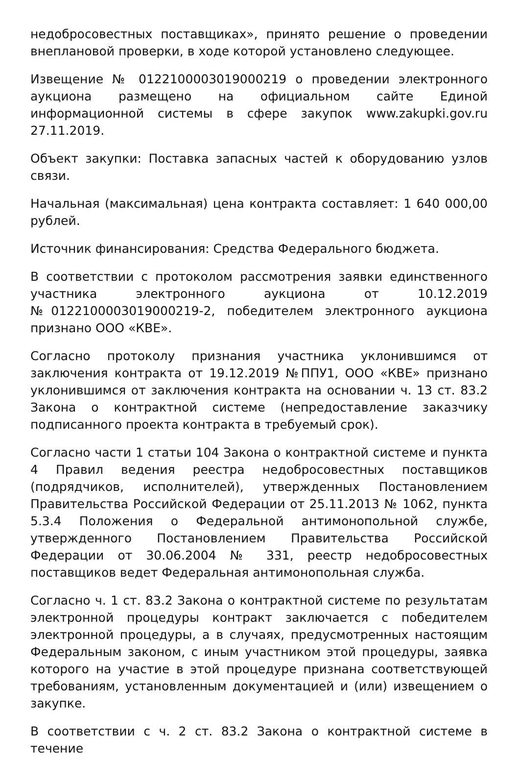недобросовестных поставщиках», принято решение о проведении внеплановой проверки, в ходе которой установлено следующее.
Извещение № 0122100003019000219 о проведении электронного аукциона размещено на официальном сайте Единой информационной системы в сфере закупок www.zakupki.gov.ru 27.11.2019.
Объект закупки: Поставка запасных частей к оборудованию узлов связи.
Начальная (максимальная) цена контракта составляет: 1 640 000,00 рублей.
Источник финансирования: Средства Федерального бюджета.
В соответствии с протоколом рассмотрения заявки единственного участника электронного аукциона от 10.12.2019 №0122100003019000219-2, победителем электронного аукциона признано ООО «КВЕ».
Согласно протоколу признания участника уклонившимся от заключения контракта от 19.12.2019 №ППУ1, ООО «КВЕ» признано уклонившимся от заключения контракта на основании ч. 13 ст. 83.2 Закона о контрактной системе (непредоставление заказчику подписанного проекта контракта в требуемый срок).
Согласно части 1 статьи 104 Закона о контрактной системе и пункта 4 Правил ведения реестра недобросовестных поставщиков (подрядчиков, исполнителей), утвержденных Постановлением Правительства Российской Федерации от 25.11.2013 № 1062, пункта 5.3.4 Положения о Федеральной антимонопольной службе, утвержденного Постановлением Правительства Российской Федерации от 30.06.2004 № 331, реестр недобросовестных поставщиков ведет Федеральная антимонопольная служба.
Согласно ч. 1 ст. 83.2 Закона о контрактной системе по результатам электронной процедуры контракт заключается с победителем электронной процедуры, а в случаях, предусмотренных настоящим Федеральным законом, с иным участником этой процедуры, заявка которого на участие в этой процедуре признана соответствующей требованиям, установленным документацией и (или) извещением о закупке.
В соответствии с ч. 2 ст. 83.2 Закона о контрактной системе в течение